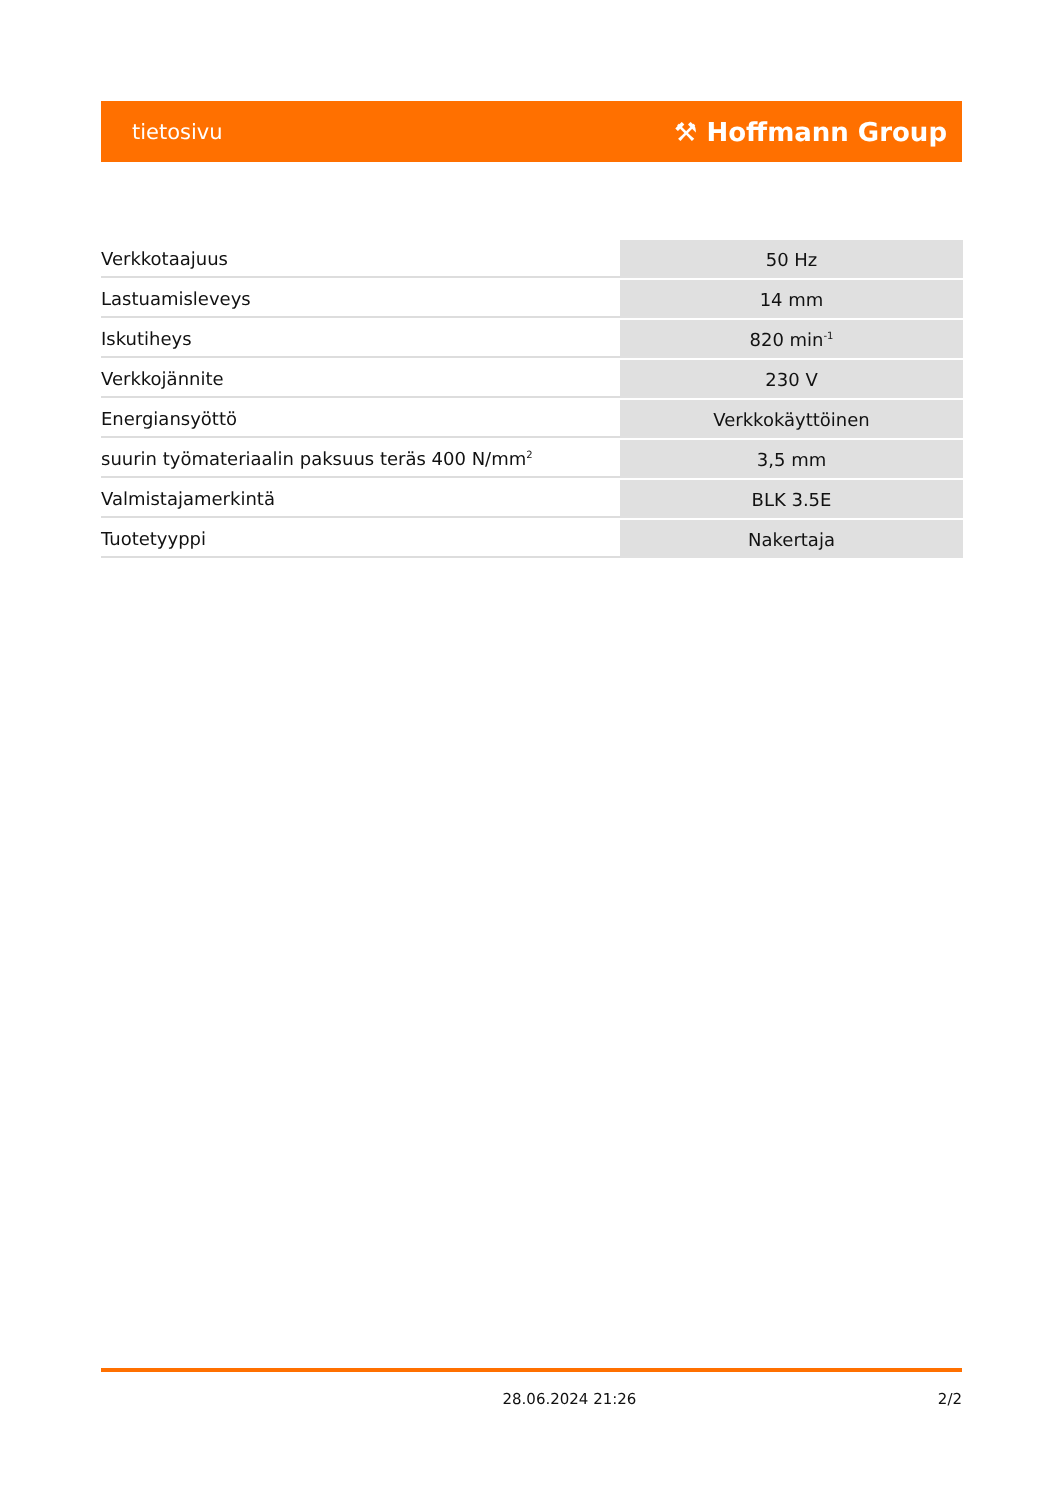tietosivu ⚒ Hoffmann Group
| Verkkotaajuus | 50 Hz |
| Lastuamisleveys | 14 mm |
| Iskutiheys | 820 min<sup>-1</sup> |
| Verkkojännite | 230 V |
| Energiansyöttö | Verkkokäyttöinen |
| suurin työmateriaalin paksuus teräs 400 N/mm<sup>2</sup> | 3,5 mm |
| Valmistajamerkintä | BLK 3.5E |
| Tuotetyyppi | Nakertaja |
28.06.2024 21:26 2/2